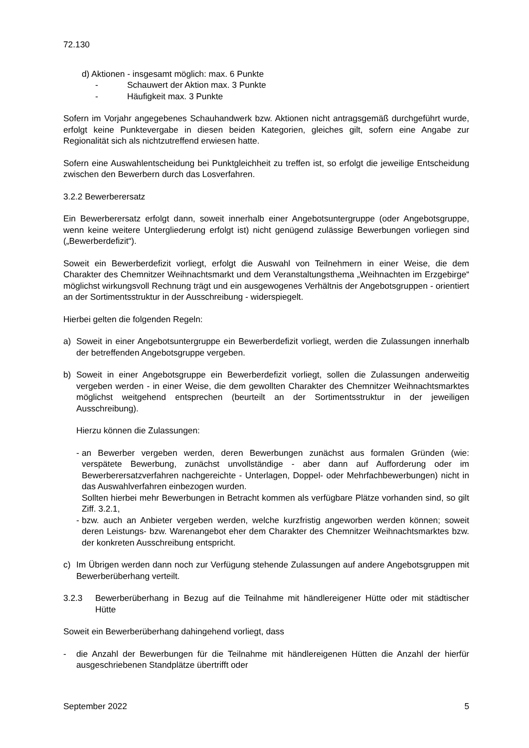72.130
d) Aktionen - insgesamt möglich: max. 6 Punkte
- Schauwert der Aktion max. 3 Punkte
- Häufigkeit max. 3 Punkte
Sofern im Vorjahr angegebenes Schauhandwerk bzw. Aktionen nicht antragsgemäß durchgeführt wurde, erfolgt keine Punktevergabe in diesen beiden Kategorien, gleiches gilt, sofern eine Angabe zur Regionalität sich als nichtzutreffend erwiesen hatte.
Sofern eine Auswahlentscheidung bei Punktgleichheit zu treffen ist, so erfolgt die jeweilige Entscheidung zwischen den Bewerbern durch das Losverfahren.
3.2.2 Bewerberersatz
Ein Bewerberersatz erfolgt dann, soweit innerhalb einer Angebotsuntergruppe (oder Angebotsgruppe, wenn keine weitere Untergliederung erfolgt ist) nicht genügend zulässige Bewerbungen vorliegen sind („Bewerberdefizit“).
Soweit ein Bewerberdefizit vorliegt, erfolgt die Auswahl von Teilnehmern in einer Weise, die dem Charakter des Chemnitzer Weihnachtsmarkt und dem Veranstaltungsthema „Weihnachten im Erzgebirge“ möglichst wirkungsvoll Rechnung trägt und ein ausgewogenes Verhältnis der Angebotsgruppen - orientiert an der Sortimentsstruktur in der Ausschreibung - widerspiegelt.
Hierbei gelten die folgenden Regeln:
a) Soweit in einer Angebotsuntergruppe ein Bewerberdefizit vorliegt, werden die Zulassungen innerhalb der betreffenden Angebotsgruppe vergeben.
b) Soweit in einer Angebotsgruppe ein Bewerberdefizit vorliegt, sollen die Zulassungen anderweitig vergeben werden - in einer Weise, die dem gewollten Charakter des Chemnitzer Weihnachtsmarktes möglichst weitgehend entsprechen (beurteilt an der Sortimentsstruktur in der jeweiligen Ausschreibung).
Hierzu können die Zulassungen:
- an Bewerber vergeben werden, deren Bewerbungen zunächst aus formalen Gründen (wie: verspätete Bewerbung, zunächst unvollständige - aber dann auf Aufforderung oder im Bewerberersatzverfahren nachgereichte - Unterlagen, Doppel- oder Mehrfachbewerbungen) nicht in das Auswahlverfahren einbezogen wurden.
Sollten hierbei mehr Bewerbungen in Betracht kommen als verfügbare Plätze vorhanden sind, so gilt Ziff. 3.2.1,
- bzw. auch an Anbieter vergeben werden, welche kurzfristig angeworben werden können; soweit deren Leistungs- bzw. Warenangebot eher dem Charakter des Chemnitzer Weihnachtsmarktes bzw. der konkreten Ausschreibung entspricht.
c) Im Übrigen werden dann noch zur Verfügung stehende Zulassungen auf andere Angebotsgruppen mit Bewerberüberhang verteilt.
3.2.3 Bewerberüberhang in Bezug auf die Teilnahme mit händlereigener Hütte oder mit städtischer Hütte
Soweit ein Bewerberüberhang dahingehend vorliegt, dass
- die Anzahl der Bewerbungen für die Teilnahme mit händlereigenen Hütten die Anzahl der hierfür ausgeschriebenen Standplätze übertrifft oder
September 2022 5